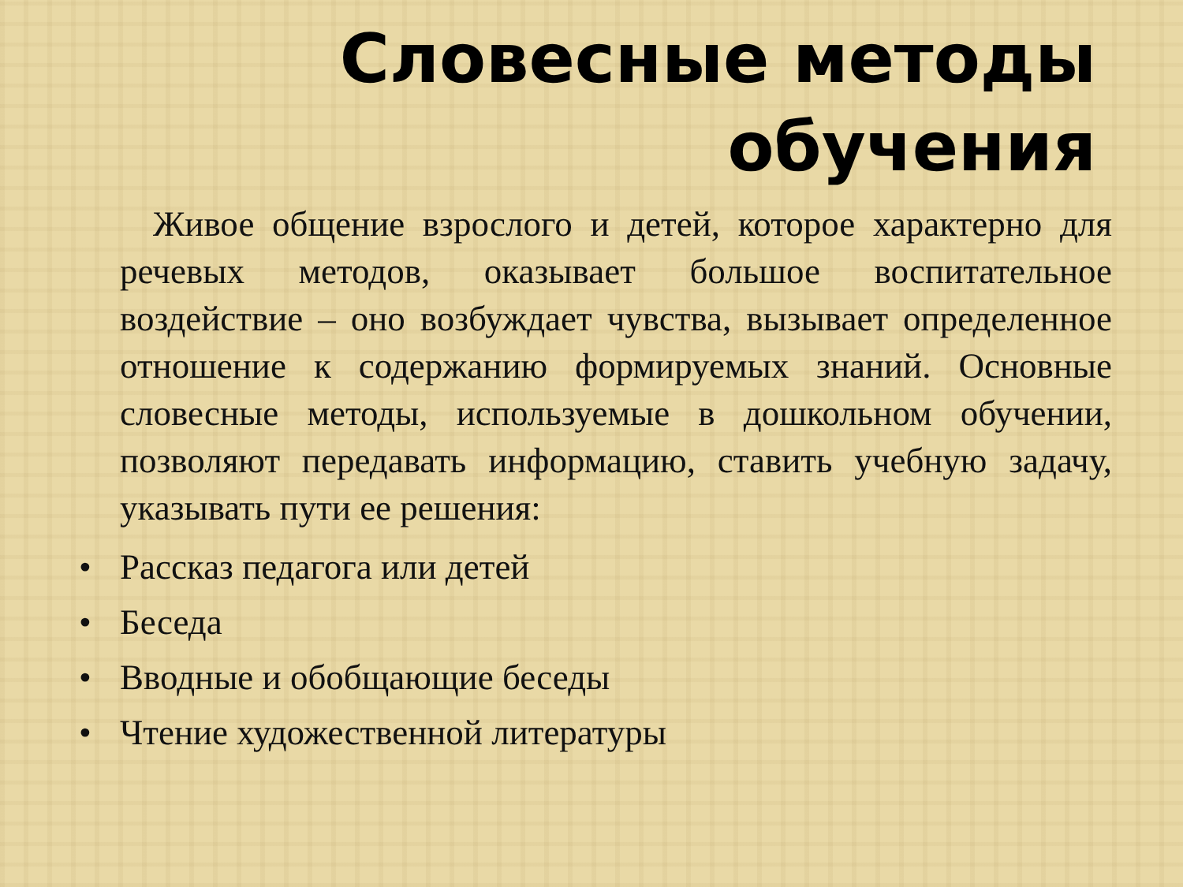Словесные методы
обучения
Живое общение взрослого и детей, которое характерно для речевых методов, оказывает большое воспитательное воздействие – оно возбуждает чувства, вызывает определенное отношение к содержанию формируемых знаний. Основные словесные методы, используемые в дошкольном обучении, позволяют передавать информацию, ставить учебную задачу, указывать пути ее решения:
• Рассказ педагога или детей
• Беседа
• Вводные и обобщающие беседы
• Чтение художественной литературы